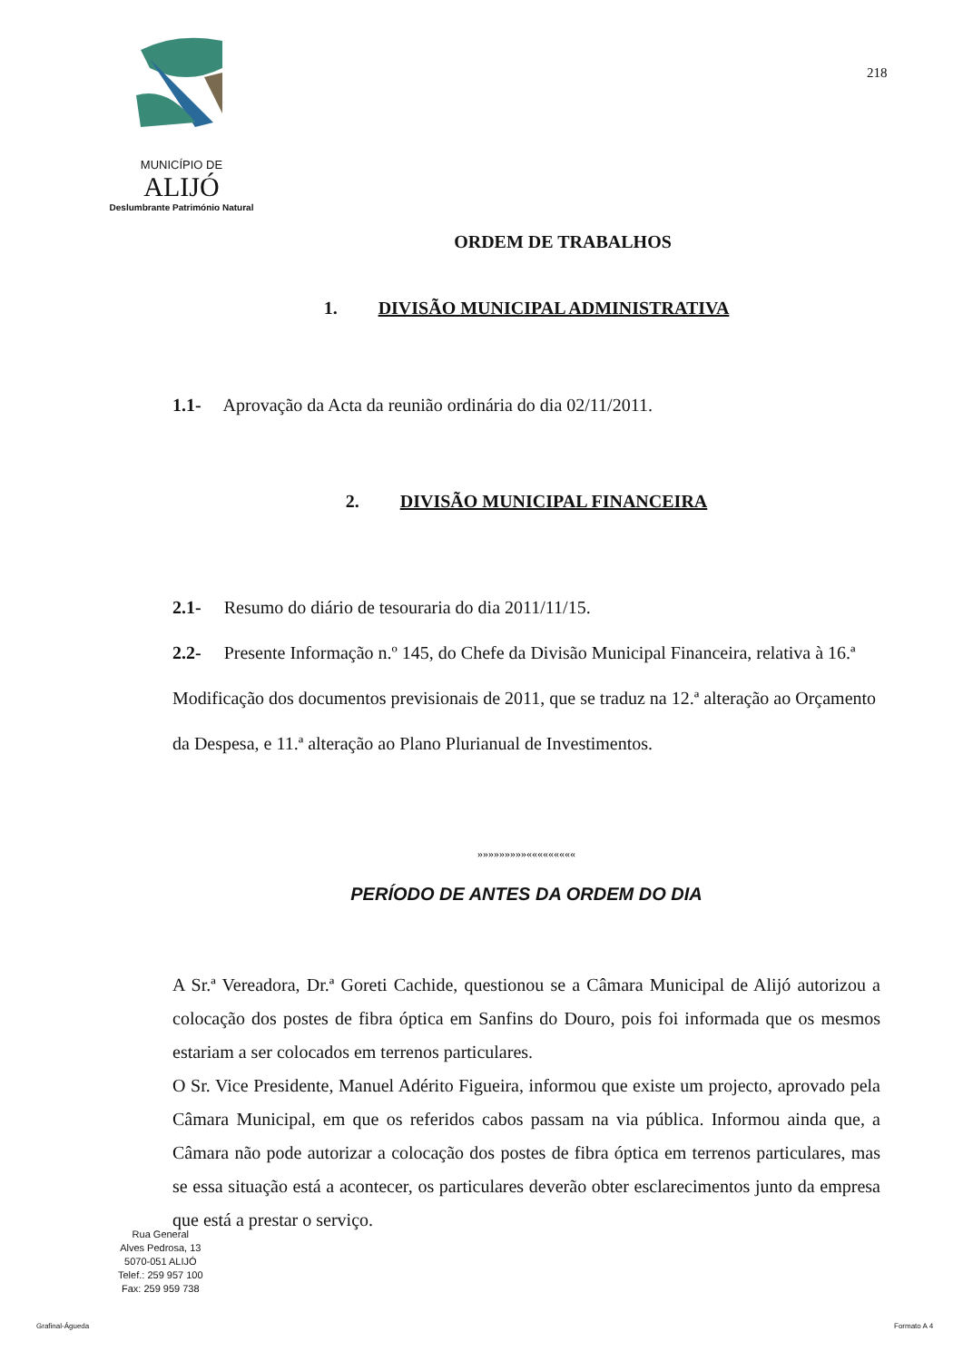MUNICÍPIO DE
ALIJÓ
Deslumbrante Património Natural
218
ORDEM DE TRABALHOS
1. DIVISÃO MUNICIPAL ADMINISTRATIVA
1.1- Aprovação da Acta da reunião ordinária do dia 02/11/2011.
2. DIVISÃO MUNICIPAL FINANCEIRA
2.1- Resumo do diário de tesouraria do dia 2011/11/15.
2.2- Presente Informação n.º 145, do Chefe da Divisão Municipal Financeira, relativa à 16.ª Modificação dos documentos previsionais de 2011, que se traduz na 12.ª alteração ao Orçamento da Despesa, e 11.ª alteração ao Plano Plurianual de Investimentos.
»»»»»»»»»«««««««««
PERÍODO DE ANTES DA ORDEM DO DIA
A Sr.ª Vereadora, Dr.ª Goreti Cachide, questionou se a Câmara Municipal de Alijó autorizou a colocação dos postes de fibra óptica em Sanfins do Douro, pois foi informada que os mesmos estariam a ser colocados em terrenos particulares.
O Sr. Vice Presidente, Manuel Adérito Figueira, informou que existe um projecto, aprovado pela Câmara Municipal, em que os referidos cabos passam na via pública. Informou ainda que, a Câmara não pode autorizar a colocação dos postes de fibra óptica em terrenos particulares, mas se essa situação está a acontecer, os particulares deverão obter esclarecimentos junto da empresa que está a prestar o serviço.
Rua General
Alves Pedrosa, 13
5070-051 ALIJÓ
Telef.: 259 957 100
Fax: 259 959 738
Grafinal-Águeda Formato A 4